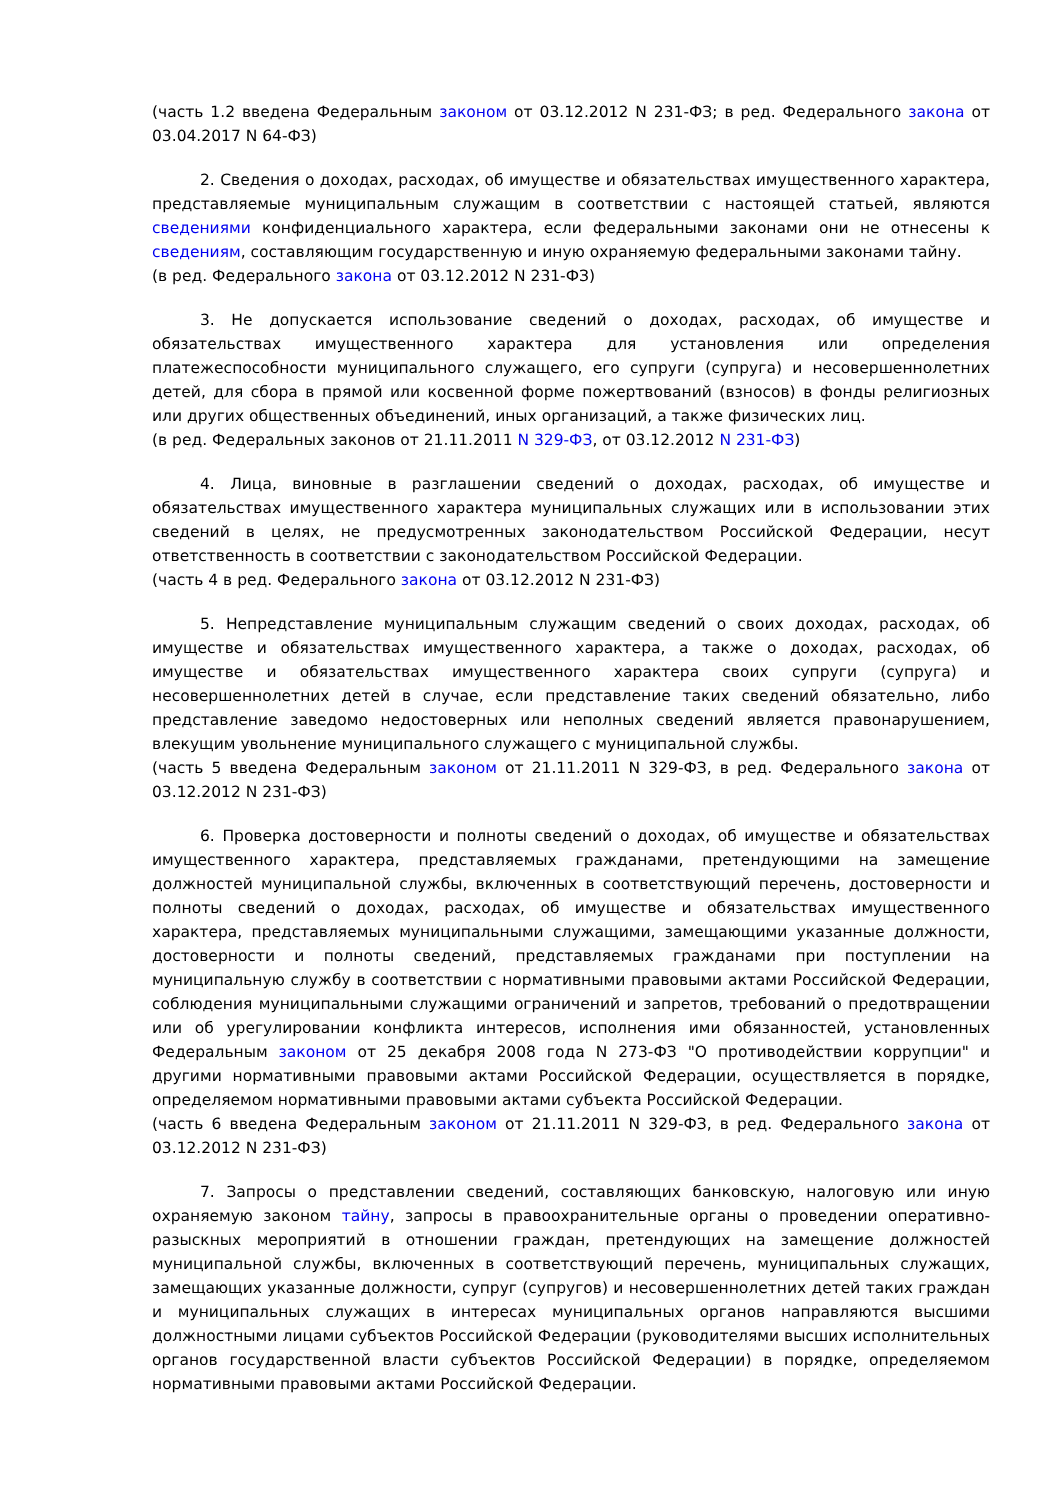(часть 1.2 введена Федеральным законом от 03.12.2012 N 231-ФЗ; в ред. Федерального закона от 03.04.2017 N 64-ФЗ)
2. Сведения о доходах, расходах, об имуществе и обязательствах имущественного характера, представляемые муниципальным служащим в соответствии с настоящей статьей, являются сведениями конфиденциального характера, если федеральными законами они не отнесены к сведениям, составляющим государственную и иную охраняемую федеральными законами тайну.
(в ред. Федерального закона от 03.12.2012 N 231-ФЗ)
3. Не допускается использование сведений о доходах, расходах, об имуществе и обязательствах имущественного характера для установления или определения платежеспособности муниципального служащего, его супруги (супруга) и несовершеннолетних детей, для сбора в прямой или косвенной форме пожертвований (взносов) в фонды религиозных или других общественных объединений, иных организаций, а также физических лиц.
(в ред. Федеральных законов от 21.11.2011 N 329-ФЗ, от 03.12.2012 N 231-ФЗ)
4. Лица, виновные в разглашении сведений о доходах, расходах, об имуществе и обязательствах имущественного характера муниципальных служащих или в использовании этих сведений в целях, не предусмотренных законодательством Российской Федерации, несут ответственность в соответствии с законодательством Российской Федерации.
(часть 4 в ред. Федерального закона от 03.12.2012 N 231-ФЗ)
5. Непредставление муниципальным служащим сведений о своих доходах, расходах, об имуществе и обязательствах имущественного характера, а также о доходах, расходах, об имуществе и обязательствах имущественного характера своих супруги (супруга) и несовершеннолетних детей в случае, если представление таких сведений обязательно, либо представление заведомо недостоверных или неполных сведений является правонарушением, влекущим увольнение муниципального служащего с муниципальной службы.
(часть 5 введена Федеральным законом от 21.11.2011 N 329-ФЗ, в ред. Федерального закона от 03.12.2012 N 231-ФЗ)
6. Проверка достоверности и полноты сведений о доходах, об имуществе и обязательствах имущественного характера, представляемых гражданами, претендующими на замещение должностей муниципальной службы, включенных в соответствующий перечень, достоверности и полноты сведений о доходах, расходах, об имуществе и обязательствах имущественного характера, представляемых муниципальными служащими, замещающими указанные должности, достоверности и полноты сведений, представляемых гражданами при поступлении на муниципальную службу в соответствии с нормативными правовыми актами Российской Федерации, соблюдения муниципальными служащими ограничений и запретов, требований о предотвращении или об урегулировании конфликта интересов, исполнения ими обязанностей, установленных Федеральным законом от 25 декабря 2008 года N 273-ФЗ "О противодействии коррупции" и другими нормативными правовыми актами Российской Федерации, осуществляется в порядке, определяемом нормативными правовыми актами субъекта Российской Федерации.
(часть 6 введена Федеральным законом от 21.11.2011 N 329-ФЗ, в ред. Федерального закона от 03.12.2012 N 231-ФЗ)
7. Запросы о представлении сведений, составляющих банковскую, налоговую или иную охраняемую законом тайну, запросы в правоохранительные органы о проведении оперативно-разыскных мероприятий в отношении граждан, претендующих на замещение должностей муниципальной службы, включенных в соответствующий перечень, муниципальных служащих, замещающих указанные должности, супруг (супругов) и несовершеннолетних детей таких граждан и муниципальных служащих в интересах муниципальных органов направляются высшими должностными лицами субъектов Российской Федерации (руководителями высших исполнительных органов государственной власти субъектов Российской Федерации) в порядке, определяемом нормативными правовыми актами Российской Федерации.